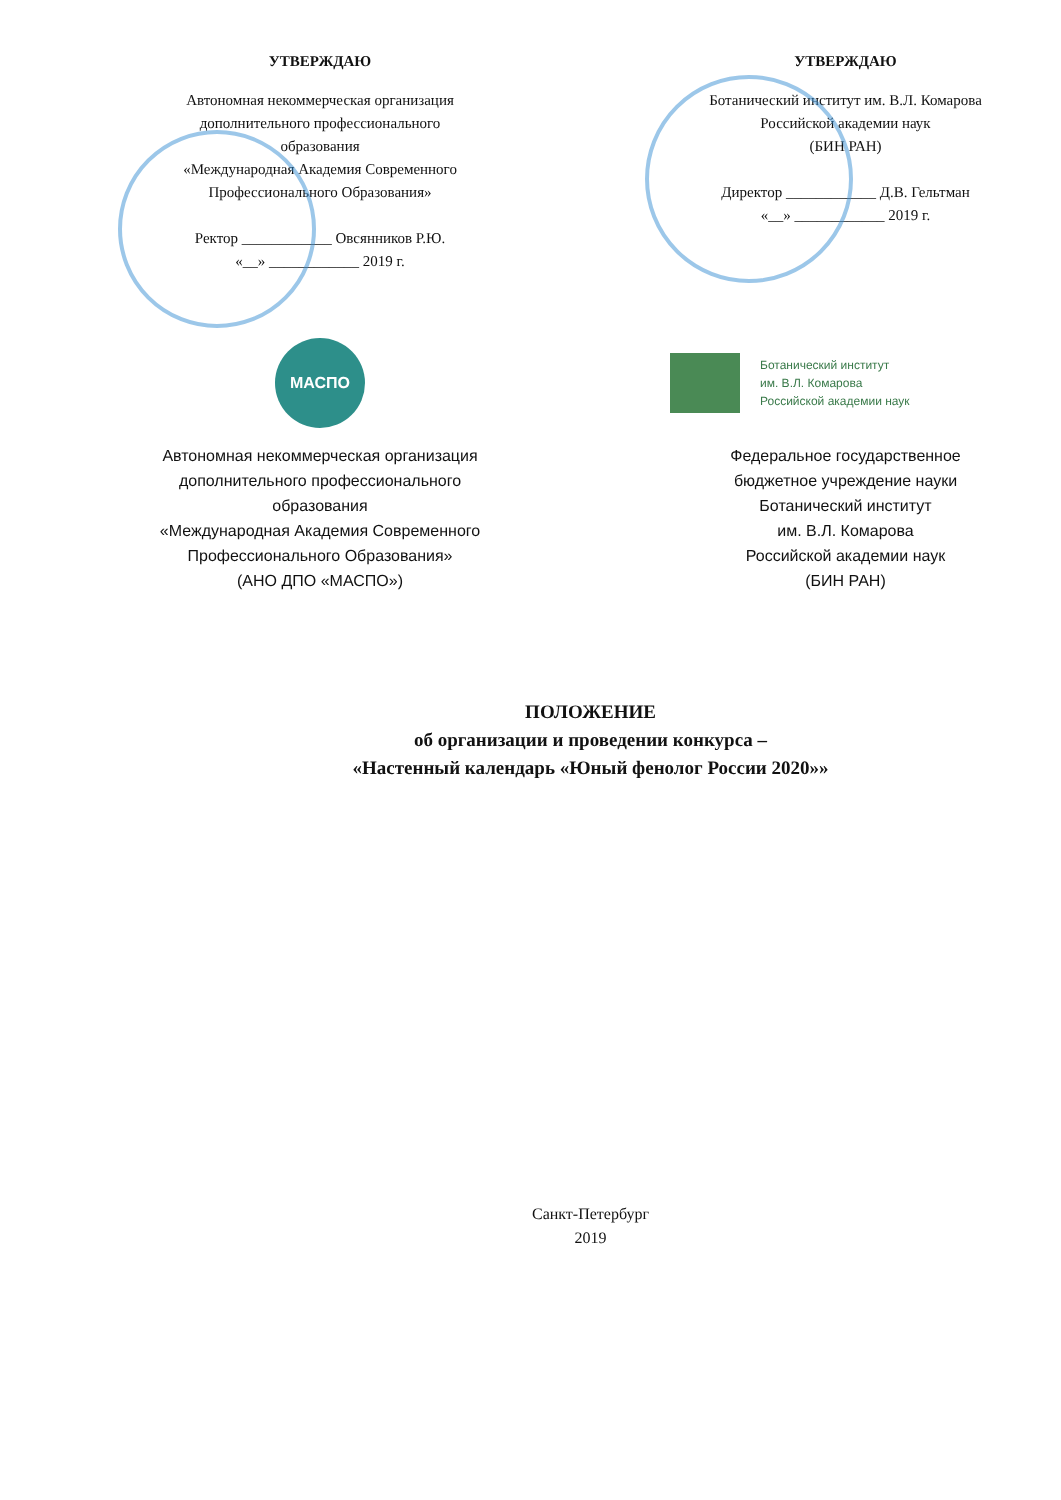УТВЕРЖДАЮ
Автономная некоммерческая организация
дополнительного профессионального
образования
«Международная Академия Современного
Профессионального Образования»
Ректор ____________ Овсянников Р.Ю.
«__» ____________ 2019 г.
УТВЕРЖДАЮ
Ботанический институт им. В.Л. Комарова
Российской академии наук
(БИН РАН)
Директор ____________ Д.В. Гельтман
«__» ____________ 2019 г.
МАСПО
Автономная некоммерческая организация
дополнительного профессионального
образования
«Международная Академия Современного
Профессионального Образования»
(АНО ДПО «МАСПО»)
Ботанический институт
им. В.Л. Комарова
Российской академии наук
Федеральное государственное
бюджетное учреждение науки
Ботанический институт
им. В.Л. Комарова
Российской академии наук
(БИН РАН)
ПОЛОЖЕНИЕ
об организации и проведении конкурса –
«Настенный календарь «Юный фенолог России 2020»»
Санкт-Петербург
2019